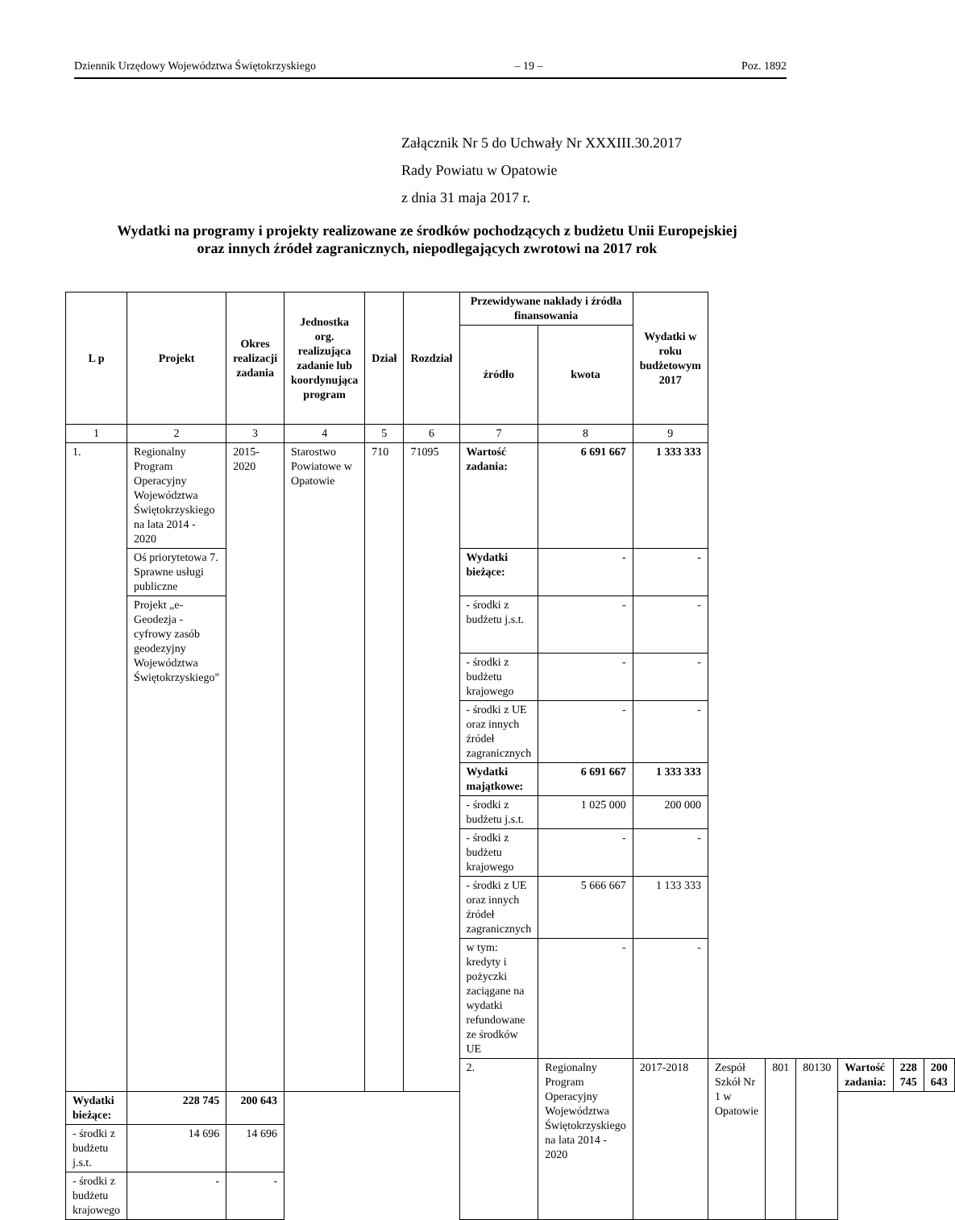Dziennik Urzędowy Województwa Świętokrzyskiego – 19 – Poz. 1892
Załącznik Nr 5 do Uchwały Nr XXXIII.30.2017
Rady Powiatu w Opatowie
z dnia 31 maja 2017 r.
Wydatki na programy i projekty realizowane ze środków pochodzących z budżetu Unii Europejskiej
oraz innych źródeł zagranicznych, niepodlegających zwrotowi na 2017 rok
| L p | Projekt | Okres realizacji zadania | Jednostka org. realizująca zadanie lub koordynująca program | Dział | Rozdział | Przewidywane nakłady i źródła finansowania | | Wydatki w roku budżetowym 2017 | | | | | | |
| --- | --- | --- | --- | --- | --- | --- | --- | --- | --- | --- | --- | --- | --- | --- |
| | | | | | | źródło | kwota | | | | | | | |
| 1 | 2 | 3 | 4 | 5 | 6 | 7 | 8 | 9 | | | | | | |
| 1. | Regionalny Program Operacyjny Województwa Świętokrzyskiego na lata 2014 - 2020 | 2015-2020 | Starostwo Powiatowe w Opatowie | 710 | 71095 | Wartość zadania: | 6 691 667 | 1 333 333 | | | | | | |
| | Oś priorytetowa 7. Sprawne usługi publiczne | | | | | Wydatki bieżące: | - | - | | | | | | |
| | Projekt „e-Geodezja - cyfrowy zasób geodezyjny Województwa Świętokrzyskiego" | | | | | - środki z budżetu j.s.t. | - | - | | | | | | |
| | | | | | | - środki z budżetu krajowego | - | - | | | | | | |
| | | | | | | - środki z UE oraz innych źródeł zagranicznych | - | - | | | | | | |
| | | | | | | Wydatki majątkowe: | 6 691 667 | 1 333 333 | | | | | | |
| | | | | | | - środki z budżetu j.s.t. | 1 025 000 | 200 000 | | | | | | |
| | | | | | | - środki z budżetu krajowego | - | - | | | | | | |
| | | | | | | - środki z UE oraz innych źródeł zagranicznych | 5 666 667 | 1 133 333 | | | | | | |
| | | | | | | w tym: kredyty i pożyczki zaciągane na wydatki refundowane ze środków UE | - | - | | | | | | |
| | | | | | | 2. | Regionalny Program Operacyjny Województwa Świętokrzyskiego na lata 2014 - 2020 | 2017-2018 | Zespół Szkół Nr 1 w Opatowie | 801 | 80130 | Wartość zadania: | 228 745 | 200 643 |
| Wydatki bieżące: | 228 745 | 200 643 | | | | | | | | | | | | |
| - środki z budżetu j.s.t. | 14 696 | 14 696 | | | | | | | | | | | | |
| - środki z budżetu krajowego | - | - | | | | | | | | | | | | |